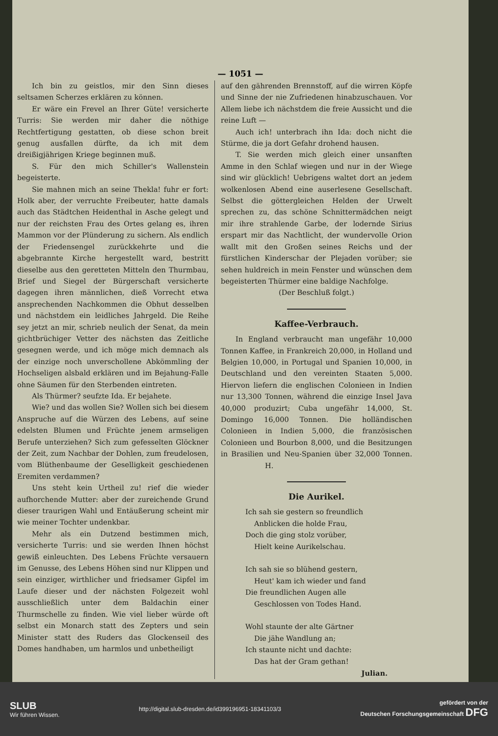— 1051 —
Ich bin zu geistlos, mir den Sinn dieses seltsamen Scherzes erklären zu können.
Er wäre ein Frevel an Ihrer Güte! versicherte Turris: Sie werden mir daher die nöthige Rechtfertigung gestatten, ob diese schon breit genug ausfallen dürfte, da ich mit dem dreißigjährigen Kriege beginnen muß.
S. Für den mich Schiller's Wallenstein begeisterte.
Sie mahnen mich an seine Thekla! fuhr er fort: Holk aber, der verruchte Freibeuter, hatte damals auch das Städtchen Heidenthal in Asche gelegt und nur der reichsten Frau des Ortes gelang es, ihren Mammon vor der Plünderung zu sichern. Als endlich der Friedensengel zurückkehrte und die abgebrannte Kirche hergestellt ward, bestritt dieselbe aus den geretteten Mitteln den Thurmbau, Brief und Siegel der Bürgerschaft versicherte dagegen ihren männlichen, dieß Vorrecht etwa ansprechenden Nachkommen die Obhut desselben und nächstdem ein leidliches Jahrgeld. Die Reihe sey jetzt an mir, schrieb neulich der Senat, da mein gichtbrüchiger Vetter des nächsten das Zeitliche gesegnen werde, und ich möge mich demnach als der einzige noch unverschollene Abkömmling der Hochseligen alsbald erklären und im Bejahung-Falle ohne Säumen für den Sterbenden eintreten.
Als Thürmer? seufzte Ida. Er bejahete.
Wie? und das wollen Sie? Wollen sich bei diesem Anspruche auf die Würzen des Lebens, auf seine edelsten Blumen und Früchte jenem armseligen Berufe unterziehen? Sich zum gefesselten Glöckner der Zeit, zum Nachbar der Dohlen, zum freudelosen, vom Blüthenbaume der Geselligkeit geschiedenen Eremiten verdammen?
Uns steht kein Urtheil zu! rief die wieder aufhorchende Mutter: aber der zureichende Grund dieser traurigen Wahl und Entäußerung scheint mir wie meiner Tochter undenkbar.
Mehr als ein Dutzend bestimmen mich, versicherte Turris: und sie werden Ihnen höchst gewiß einleuchten. Des Lebens Früchte versauern im Genusse, des Lebens Höhen sind nur Klippen und sein einziger, wirthlicher und friedsamer Gipfel im Laufe dieser und der nächsten Folgezeit wohl ausschließlich unter dem Baldachin einer Thurmschelle zu finden. Wie viel lieber würde oft selbst ein Monarch statt des Zepters und sein Minister statt des Ruders das Glockenseil des Domes handhaben, um harmlos und unbetheiligt
auf den gährenden Brennstoff, auf die wirren Köpfe und Sinne der nie Zufriedenen hinabzuschauen. Vor Allem liebe ich nächstdem die freie Aussicht und die reine Luft —
Auch ich! unterbrach ihn Ida: doch nicht die Stürme, die ja dort Gefahr drohend hausen.
T. Sie werden mich gleich einer unsanften Amme in den Schlaf wiegen und nur in der Wiege sind wir glücklich! Uebrigens waltet dort an jedem wolkenlosen Abend eine auserlesene Gesellschaft. Selbst die göttergleichen Helden der Urwelt sprechen zu, das schöne Schnittermädchen neigt mir ihre strahlende Garbe, der lodernde Sirius erspart mir das Nachtlicht, der wundervolle Orion wallt mit den Großen seines Reichs und der fürstlichen Kinderschar der Plejaden vorüber; sie sehen huldreich in mein Fenster und wünschen dem begeisterten Thürmer eine baldige Nachfolge.
(Der Beschluß folgt.)
Kaffee-Verbrauch.
In England verbraucht man ungefähr 10,000 Tonnen Kaffee, in Frankreich 20,000, in Holland und Belgien 10,000, in Portugal und Spanien 10,000, in Deutschland und den vereinten Staaten 5,000. Hiervon liefern die englischen Colonieen in Indien nur 13,300 Tonnen, während die einzige Insel Java 40,000 produzirt; Cuba ungefähr 14,000, St. Domingo 16,000 Tonnen. Die holländischen Colonieen in Indien 5,000, die französischen Colonieen und Bourbon 8,000, und die Besitzungen in Brasilien und Neu-Spanien über 32,000 Tonnen. H.
Die Aurikel.
Ich sah sie gestern so freundlich
Anblicken die holde Frau,
Doch die ging stolz vorüber,
Hielt keine Aurikelschau.
Ich sah sie so blühend gestern,
Heut' kam ich wieder und fand
Die freundlichen Augen alle
Geschlossen von Todes Hand.
Wohl staunte der alte Gärtner
Die jähe Wandlung an;
Ich staunte nicht und dachte:
Das hat der Gram gethan!
Julian.
SLUB
Wir führen Wissen.
http://digital.slub-dresden.de/id399196951-18341103/3
gefördert von der
Deutschen Forschungsgemeinschaft DFG